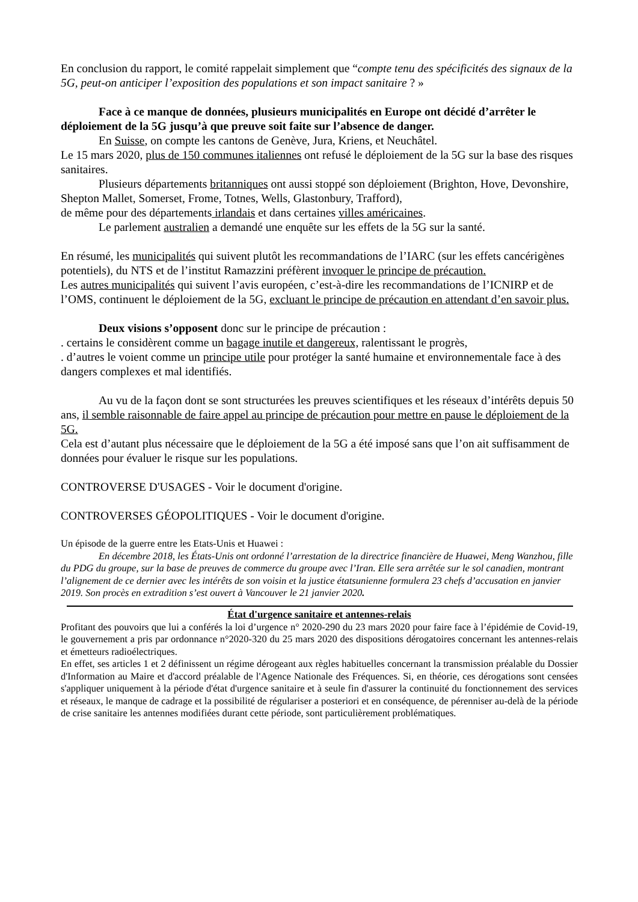En conclusion du rapport, le comité rappelait simplement que “compte tenu des spécificités des signaux de la 5G, peut-on anticiper l’exposition des populations et son impact sanitaire ? »
Face à ce manque de données, plusieurs municipalités en Europe ont décidé d’arrêter le déploiement de la 5G jusqu’à que preuve soit faite sur l’absence de danger.
En Suisse, on compte les cantons de Genève, Jura, Kriens, et Neuchâtel.
Le 15 mars 2020, plus de 150 communes italiennes ont refusé le déploiement de la 5G sur la base des risques sanitaires.
Plusieurs départements britanniques ont aussi stoppé son déploiement (Brighton, Hove, Devonshire, Shepton Mallet, Somerset, Frome, Totnes, Wells, Glastonbury, Trafford),
de même pour des départements irlandais et dans certaines villes américaines.
Le parlement australien a demandé une enquête sur les effets de la 5G sur la santé.
En résumé, les municipalités qui suivent plutôt les recommandations de l’IARC (sur les effets cancérigènes potentiels), du NTS et de l’institut Ramazzini préfèrent invoquer le principe de précaution.
Les autres municipalités qui suivent l’avis européen, c’est-à-dire les recommandations de l’ICNIRP et de l’OMS, continuent le déploiement de la 5G, excluant le principe de précaution en attendant d’en savoir plus.
Deux visions s’opposent donc sur le principe de précaution :
. certains le considèrent comme un bagage inutile et dangereux, ralentissant le progrès,
. d’autres le voient comme un principe utile pour protéger la santé humaine et environnementale face à des dangers complexes et mal identifiés.
Au vu de la façon dont se sont structurées les preuves scientifiques et les réseaux d’intérêts depuis 50 ans, il semble raisonnable de faire appel au principe de précaution pour mettre en pause le déploiement de la 5G.
Cela est d’autant plus nécessaire que le déploiement de la 5G a été imposé sans que l’on ait suffisamment de données pour évaluer le risque sur les populations.
CONTROVERSE D'USAGES - Voir le document d'origine.
CONTROVERSES GÉOPOLITIQUES - Voir le document d'origine.
Un épisode de la guerre entre les Etats-Unis et Huawei :
En décembre 2018, les États-Unis ont ordonné l’arrestation de la directrice financière de Huawei, Meng Wanzhou, fille du PDG du groupe, sur la base de preuves de commerce du groupe avec l’Iran. Elle sera arrêtée sur le sol canadien, montrant l’alignement de ce dernier avec les intérêts de son voisin et la justice étatsunienne formulera 23 chefs d’accusation en janvier 2019. Son procès en extradition s’est ouvert à Vancouver le 21 janvier 2020.
État d'urgence sanitaire et antennes-relais
Profitant des pouvoirs que lui a conférés la loi d’urgence n° 2020-290 du 23 mars 2020 pour faire face à l’épidémie de Covid-19, le gouvernement a pris par ordonnance n°2020-320 du 25 mars 2020 des dispositions dérogatoires concernant les antennes-relais et émetteurs radioélectriques.
En effet, ses articles 1 et 2 définissent un régime dérogeant aux règles habituelles concernant la transmission préalable du Dossier d'Information au Maire et d'accord préalable de l'Agence Nationale des Fréquences. Si, en théorie, ces dérogations sont censées s'appliquer uniquement à la période d'état d'urgence sanitaire et à seule fin d'assurer la continuité du fonctionnement des services et réseaux, le manque de cadrage et la possibilité de régulariser a posteriori et en conséquence, de pérenniser au-delà de la période de crise sanitaire les antennes modifiées durant cette période, sont particulièrement problématiques.